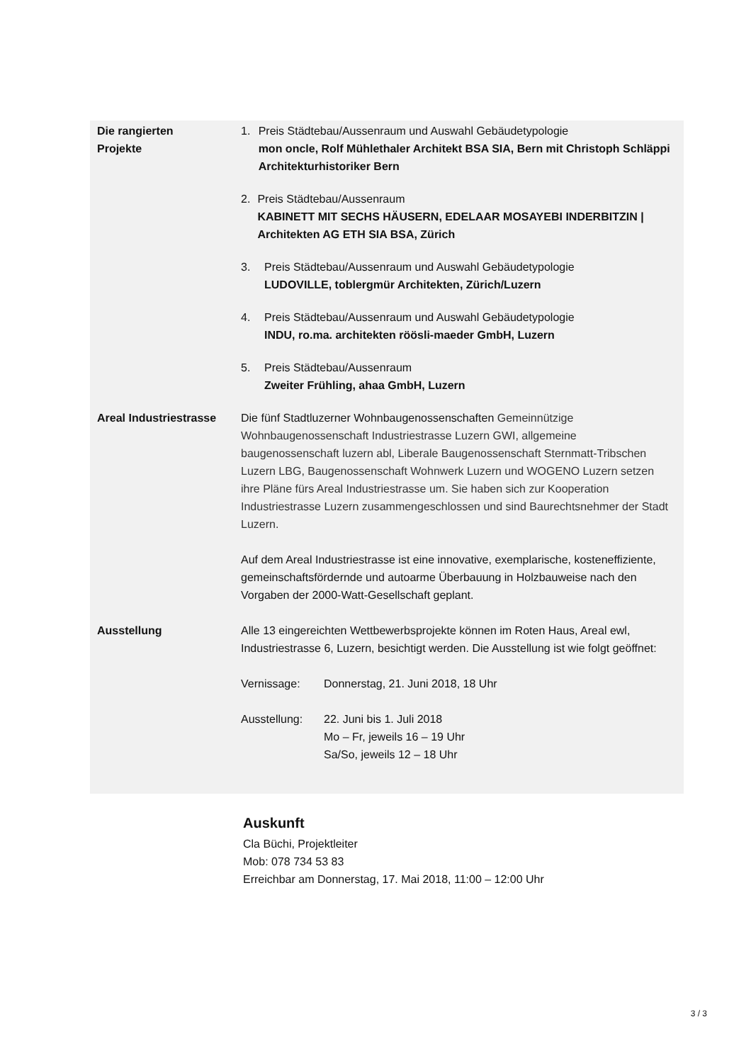Die rangierten
Projekte
1. Preis Städtebau/Aussenraum und Auswahl Gebäudetypologie
mon oncle, Rolf Mühlethaler Architekt BSA SIA, Bern mit Christoph Schläppi Architekturhistoriker Bern
2. Preis Städtebau/Aussenraum
KABINETT MIT SECHS HÄUSERN, EDELAAR MOSAYEBI INDERBITZIN | Architekten AG ETH SIA BSA, Zürich
3. Preis Städtebau/Aussenraum und Auswahl Gebäudetypologie
LUDOVILLE, toblergmür Architekten, Zürich/Luzern
4. Preis Städtebau/Aussenraum und Auswahl Gebäudetypologie
INDU, ro.ma. architekten röösli-maeder GmbH, Luzern
5. Preis Städtebau/Aussenraum
Zweiter Frühling, ahaa GmbH, Luzern
Areal Industriestrasse
Die fünf Stadtluzerner Wohnbaugenossenschaften Gemeinnützige Wohnbaugenossenschaft Industriestrasse Luzern GWI, allgemeine baugenossenschaft luzern abl, Liberale Baugenossenschaft Sternmatt-Tribschen Luzern LBG, Baugenossenschaft Wohnwerk Luzern und WOGENO Luzern setzen ihre Pläne fürs Areal Industriestrasse um. Sie haben sich zur Kooperation Industriestrasse Luzern zusammengeschlossen und sind Baurechtsnehmer der Stadt Luzern.
Auf dem Areal Industriestrasse ist eine innovative, exemplarische, kosteneffiziente, gemeinschaftsfördernde und autoarme Überbauung in Holzbauweise nach den Vorgaben der 2000-Watt-Gesellschaft geplant.
Ausstellung Alle 13 eingereichten Wettbewerbsprojekte können im Roten Haus, Areal ewl, Industriestrasse 6, Luzern, besichtigt werden. Die Ausstellung ist wie folgt geöffnet:
Vernissage: Donnerstag, 21. Juni 2018, 18 Uhr
Ausstellung: 22. Juni bis 1. Juli 2018
Mo – Fr, jeweils 16 – 19 Uhr
Sa/So, jeweils 12 – 18 Uhr
Auskunft
Cla Büchi, Projektleiter
Mob: 078 734 53 83
Erreichbar am Donnerstag, 17. Mai 2018, 11:00 – 12:00 Uhr
3 / 3